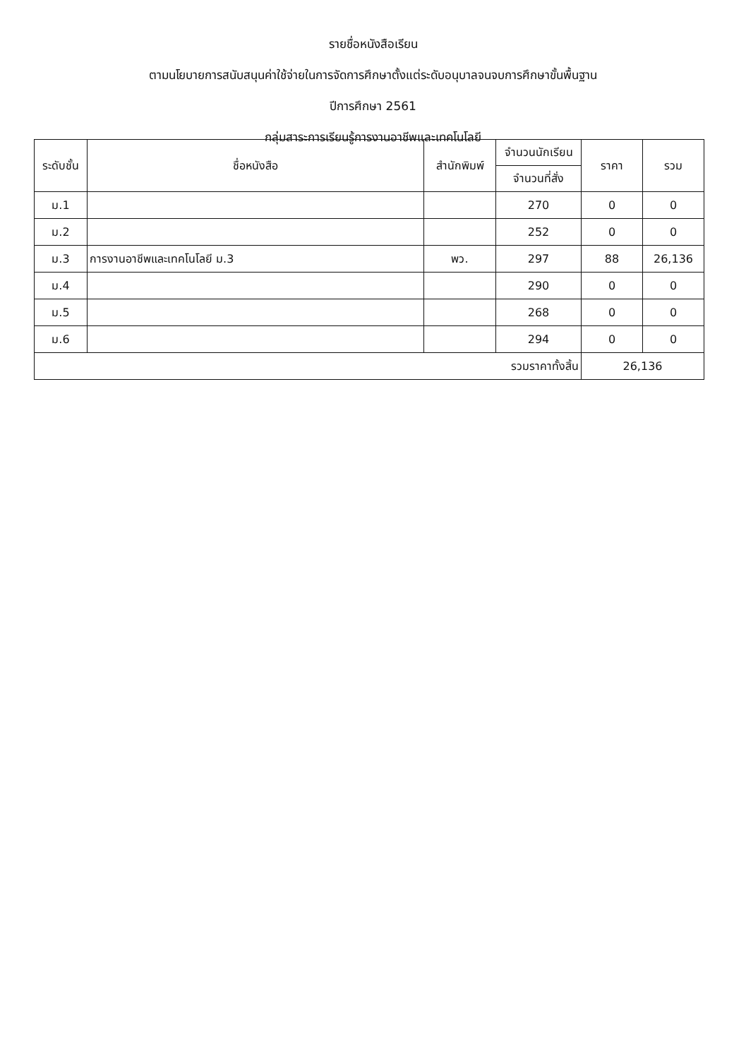รายชื่อหนังสือเรียน
ตามนโยบายการสนับสนุนค่าใช้จ่ายในการจัดการศึกษาตั้งแต่ระดับอนุบาลจนจบการศึกษาขั้นพื้นฐาน
ปีการศึกษา 2561
กลุ่มสาระการเรียนรู้การงานอาชีพและเทคโนโลยี
| ระดับชั้น | ชื่อหนังสือ | สำนักพิมพ์ | จำนวนนักเรียน | ราคา | รวม |
| --- | --- | --- | --- | --- | --- |
| | | | จำนวนที่สั่ง | | |
| ม.1 | | | 270 | 0 | 0 |
| ม.2 | | | 252 | 0 | 0 |
| ม.3 | การงานอาชีพและเทคโนโลยี ม.3 | พว. | 297 | 88 | 26,136 |
| ม.4 | | | 290 | 0 | 0 |
| ม.5 | | | 268 | 0 | 0 |
| ม.6 | | | 294 | 0 | 0 |
| รวมราคาทั้งสิ้น | | | | 26,136 | |